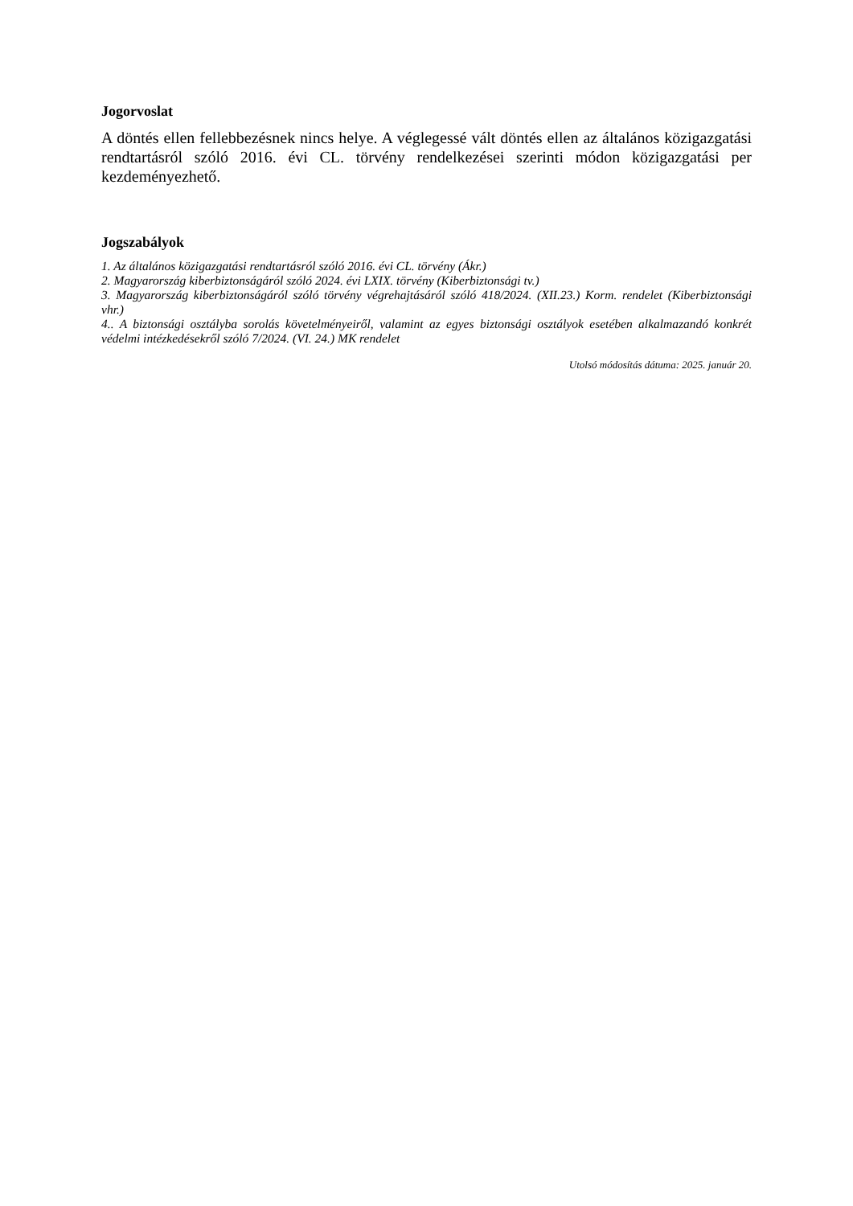Jogorvoslat
A döntés ellen fellebbezésnek nincs helye. A véglegessé vált döntés ellen az általános közigazgatási rendtartásról szóló 2016. évi CL. törvény rendelkezései szerinti módon közigazgatási per kezdeményezhető.
Jogszabályok
1. Az általános közigazgatási rendtartásról szóló 2016. évi CL. törvény (Ákr.)
2. Magyarország kiberbiztonságáról szóló 2024. évi LXIX. törvény (Kiberbiztonsági tv.)
3. Magyarország kiberbiztonságáról szóló törvény végrehajtásáról szóló 418/2024. (XII.23.) Korm. rendelet (Kiberbiztonsági vhr.)
4.. A biztonsági osztályba sorolás követelményeiről, valamint az egyes biztonsági osztályok esetében alkalmazandó konkrét védelmi intézkedésekről szóló 7/2024. (VI. 24.) MK rendelet
Utolsó módosítás dátuma: 2025. január 20.